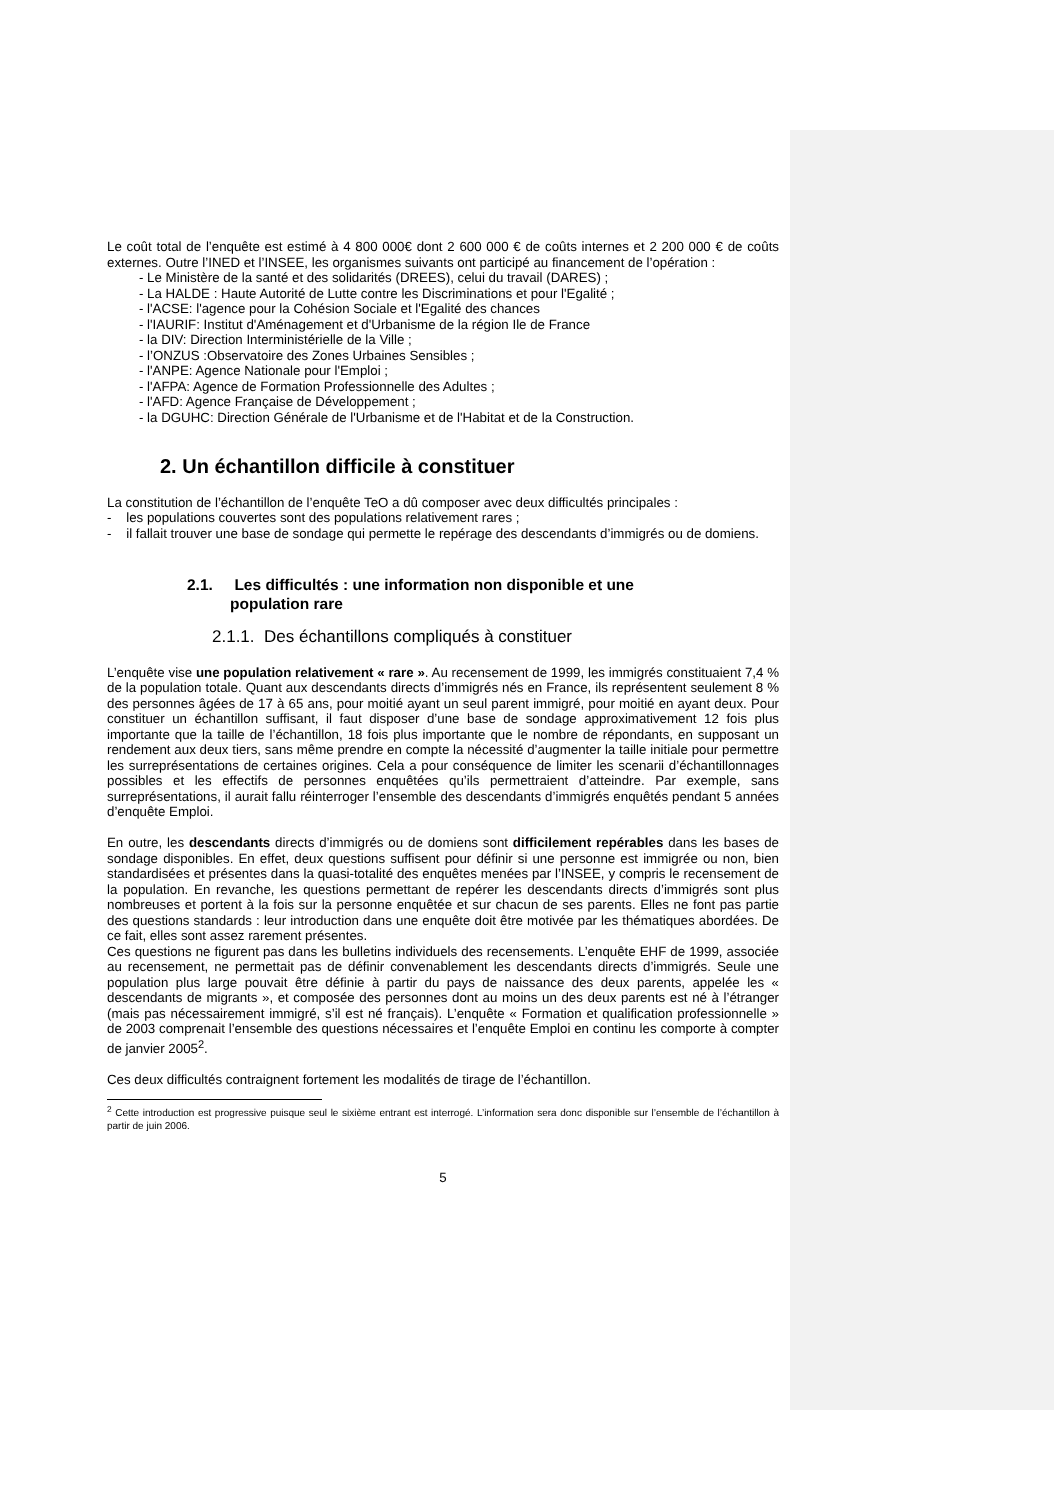Le coût total de l’enquête est estimé à 4 800 000€ dont 2 600 000 € de coûts internes et 2 200 000 € de coûts externes. Outre l’INED et l’INSEE, les organismes suivants ont participé au financement de l’opération :
- Le Ministère de la santé et des solidarités (DREES), celui du travail (DARES) ;
- La HALDE : Haute Autorité de Lutte contre les Discriminations et pour l'Egalité ;
- l'ACSE: l'agence pour la Cohésion Sociale et l'Egalité des chances
- l'IAURIF: Institut d'Aménagement et d'Urbanisme de la région Ile de France
- la DIV: Direction Interministérielle de la Ville ;
- l’ONZUS :Observatoire des Zones Urbaines Sensibles ;
- l'ANPE: Agence Nationale pour l'Emploi ;
- l'AFPA: Agence de Formation Professionnelle des Adultes ;
- l'AFD: Agence Française de Développement ;
- la DGUHC: Direction Générale de l'Urbanisme et de l'Habitat et de la Construction.
2. Un échantillon difficile à constituer
La constitution de l’échantillon de l’enquête TeO a dû composer avec deux difficultés principales :
- les populations couvertes sont des populations relativement rares ;
- il fallait trouver une base de sondage qui permette le repérage des descendants d’immigrés ou de domiens.
2.1. Les difficultés : une information non disponible et une
population rare
2.1.1. Des échantillons compliqués à constituer
L’enquête vise une population relativement « rare ». Au recensement de 1999, les immigrés constituaient 7,4 % de la population totale. Quant aux descendants directs d’immigrés nés en France, ils représentent seulement 8 % des personnes âgées de 17 à 65 ans, pour moitié ayant un seul parent immigré, pour moitié en ayant deux. Pour constituer un échantillon suffisant, il faut disposer d’une base de sondage approximativement 12 fois plus importante que la taille de l’échantillon, 18 fois plus importante que le nombre de répondants, en supposant un rendement aux deux tiers, sans même prendre en compte la nécessité d’augmenter la taille initiale pour permettre les surreprésentations de certaines origines. Cela a pour conséquence de limiter les scenarii d’échantillonnages possibles et les effectifs de personnes enquêtées qu’ils permettraient d’atteindre. Par exemple, sans surreprésentations, il aurait fallu réinterroger l’ensemble des descendants d’immigrés enquêtés pendant 5 années d’enquête Emploi.
En outre, les descendants directs d’immigrés ou de domiens sont difficilement repérables dans les bases de sondage disponibles. En effet, deux questions suffisent pour définir si une personne est immigrée ou non, bien standardisées et présentes dans la quasi-totalité des enquêtes menées par l’INSEE, y compris le recensement de la population. En revanche, les questions permettant de repérer les descendants directs d’immigrés sont plus nombreuses et portent à la fois sur la personne enquêtée et sur chacun de ses parents. Elles ne font pas partie des questions standards : leur introduction dans une enquête doit être motivée par les thématiques abordées. De ce fait, elles sont assez rarement présentes.
Ces questions ne figurent pas dans les bulletins individuels des recensements. L’enquête EHF de 1999, associée au recensement, ne permettait pas de définir convenablement les descendants directs d’immigrés. Seule une population plus large pouvait être définie à partir du pays de naissance des deux parents, appelée les « descendants de migrants », et composée des personnes dont au moins un des deux parents est né à l’étranger (mais pas nécessairement immigré, s’il est né français). L’enquête « Formation et qualification professionnelle » de 2003 comprenait l’ensemble des questions nécessaires et l’enquête Emploi en continu les comporte à compter de janvier 2005<sup>2</sup>.
Ces deux difficultés contraignent fortement les modalités de tirage de l’échantillon.
<sup>2</sup> Cette introduction est progressive puisque seul le sixième entrant est interrogé. L’information sera donc disponible sur l’ensemble de l’échantillon à partir de juin 2006.
5